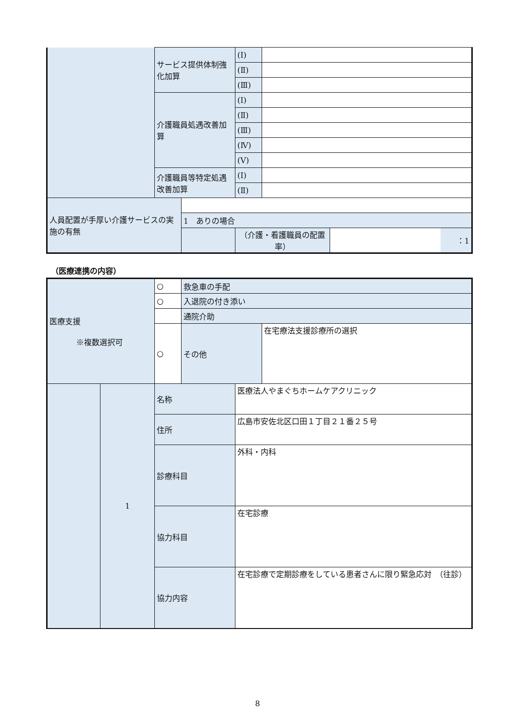| | サービス提供体制強化加算 | | (Ⅰ) | | |
| | | | (Ⅱ) | | |
| | | | (Ⅲ) | | |
| | 介護職員処遇改善加算 | | (Ⅰ) | | |
| | | | (Ⅱ) | | |
| | | | (Ⅲ) | | |
| | | | (Ⅳ) | | |
| | | | (Ⅴ) | | |
| | 介護職員等特定処遇改善加算 | | (Ⅰ) | | |
| | | | (Ⅱ) | | |
| 人員配置が手厚い介護サービスの実施の有無 | | | | | |
| | | 1 ありの場合 | | | |
| | | | （介護・看護職員の配置率） | | ：1 |
（医療連携の内容）
| 医療支援 ※複数選択可 | | ○ | 救急車の手配 | | |
| | | ○ | 入退院の付き添い | | |
| | | | 通院介助 | | |
| | | ○ | その他 | | 在宅療法支援診療所の選択 |
| | 1 | 名称 | | 医療法人やまぐちホームケアクリニック | |
| | | 住所 | | 広島市安佐北区口田１丁目２１番２５号 | |
| | | 診療科目 | | 外科・内科 | |
| | | 協力科目 | | 在宅診療 | |
| | | 協力内容 | | 在宅診療で定期診療をしている患者さんに限り緊急応対 （往診） | |
8